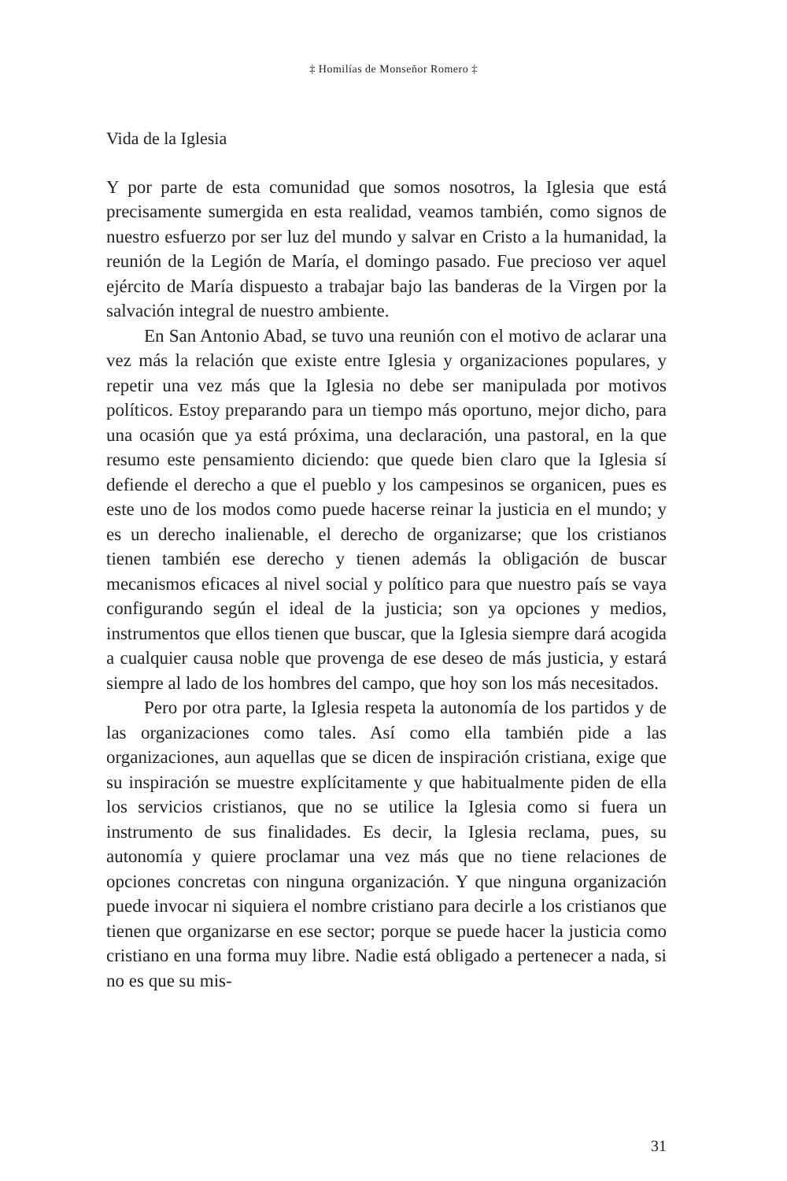‡ Homilías de Monseñor Romero ‡
Vida de la Iglesia
Y por parte de esta comunidad que somos nosotros, la Iglesia que está precisamente sumergida en esta realidad, veamos también, como signos de nuestro esfuerzo por ser luz del mundo y salvar en Cristo a la humanidad, la reunión de la Legión de María, el domingo pasado. Fue precioso ver aquel ejército de María dispuesto a trabajar bajo las banderas de la Virgen por la salvación integral de nuestro ambiente.
En San Antonio Abad, se tuvo una reunión con el motivo de aclarar una vez más la relación que existe entre Iglesia y organizaciones populares, y repetir una vez más que la Iglesia no debe ser manipulada por motivos políticos. Estoy preparando para un tiempo más oportuno, mejor dicho, para una ocasión que ya está próxima, una declaración, una pastoral, en la que resumo este pensamiento diciendo: que quede bien claro que la Iglesia sí defiende el derecho a que el pueblo y los campesinos se organicen, pues es este uno de los modos como puede hacerse reinar la justicia en el mundo; y es un derecho inalienable, el derecho de organizarse; que los cristianos tienen también ese derecho y tienen además la obligación de buscar mecanismos eficaces al nivel social y político para que nuestro país se vaya configurando según el ideal de la justicia; son ya opciones y medios, instrumentos que ellos tienen que buscar, que la Iglesia siempre dará acogida a cualquier causa noble que provenga de ese deseo de más justicia, y estará siempre al lado de los hombres del campo, que hoy son los más necesitados.
Pero por otra parte, la Iglesia respeta la autonomía de los partidos y de las organizaciones como tales. Así como ella también pide a las organizaciones, aun aquellas que se dicen de inspiración cristiana, exige que su inspiración se muestre explícitamente y que habitualmente piden de ella los servicios cristianos, que no se utilice la Iglesia como si fuera un instrumento de sus finalidades. Es decir, la Iglesia reclama, pues, su autonomía y quiere proclamar una vez más que no tiene relaciones de opciones concretas con ninguna organización. Y que ninguna organización puede invocar ni siquiera el nombre cristiano para decirle a los cristianos que tienen que organizarse en ese sector; porque se puede hacer la justicia como cristiano en una forma muy libre. Nadie está obligado a pertenecer a nada, si no es que su mis-
31